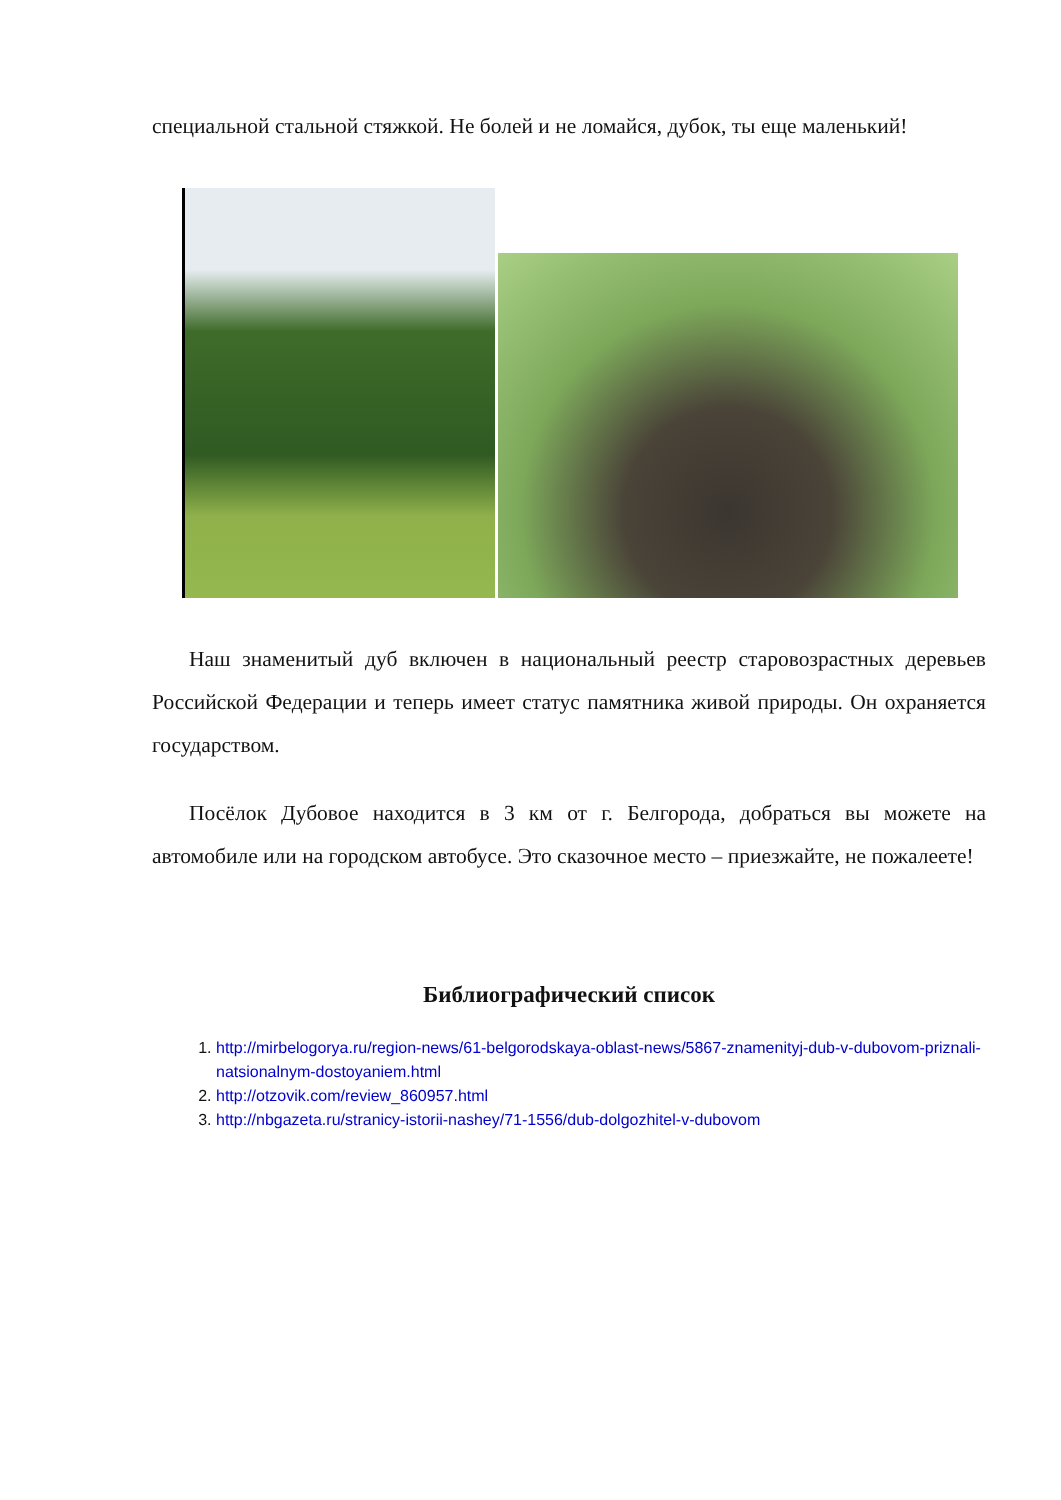специальной стальной стяжкой. Не болей и не ломайся, дубок, ты еще маленький!
Наш знаменитый дуб включен в национальный реестр старовозрастных деревьев Российской Федерации и теперь имеет статус памятника живой природы. Он охраняется государством.
Посёлок Дубовое находится в 3 км от г. Белгорода, добраться вы можете на автомобиле или на городском автобусе. Это сказочное место – приезжайте, не пожалеете!
Библиографический список
1. http://mirbelogorya.ru/region-news/61-belgorodskaya-oblast-news/5867-znamenityj-dub-v-dubovom-priznali-natsionalnym-dostoyaniem.html
2. http://otzovik.com/review_860957.html
3. http://nbgazeta.ru/stranicy-istorii-nashey/71-1556/dub-dolgozhitel-v-dubovom